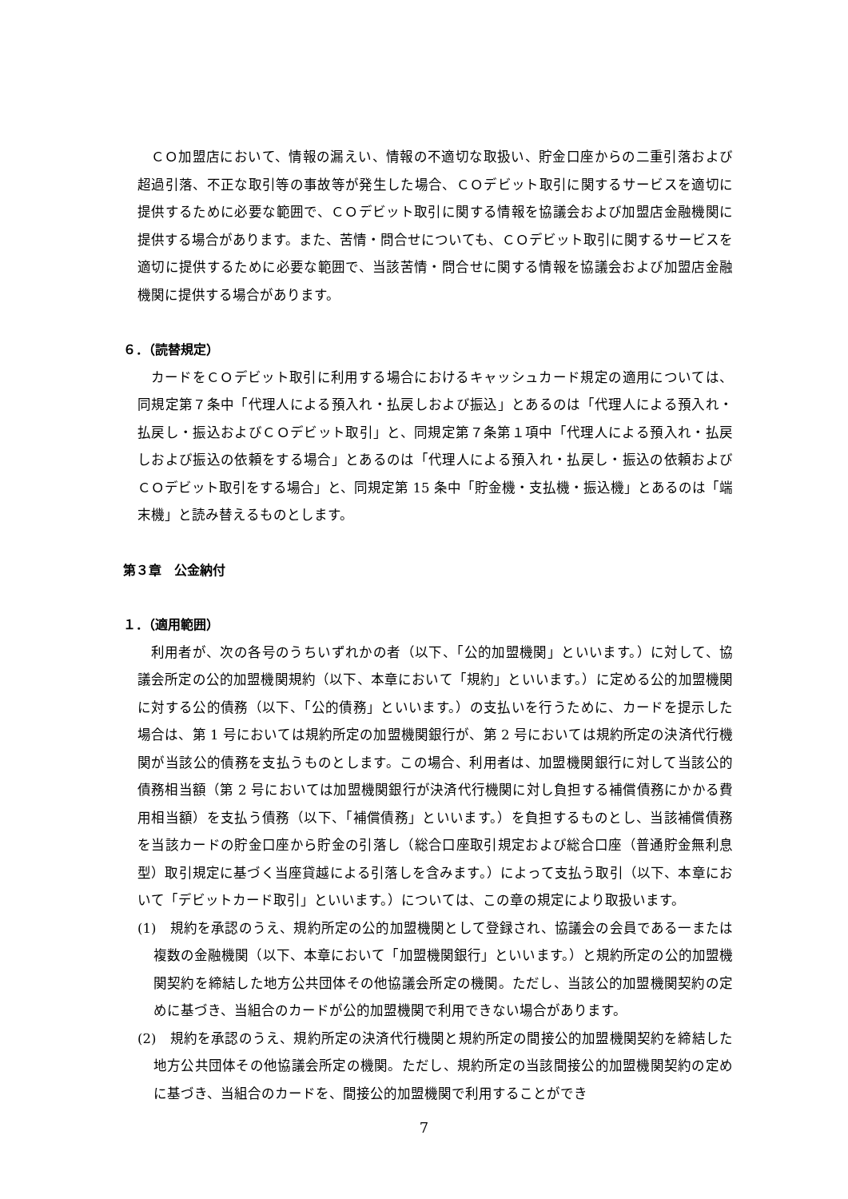ＣＯ加盟店において、情報の漏えい、情報の不適切な取扱い、貯金口座からの二重引落および超過引落、不正な取引等の事故等が発生した場合、ＣＯデビット取引に関するサービスを適切に提供するために必要な範囲で、ＣＯデビット取引に関する情報を協議会および加盟店金融機関に提供する場合があります。また、苦情・問合せについても、ＣＯデビット取引に関するサービスを適切に提供するために必要な範囲で、当該苦情・問合せに関する情報を協議会および加盟店金融機関に提供する場合があります。
６．（読替規定）
カードをＣＯデビット取引に利用する場合におけるキャッシュカード規定の適用については、同規定第７条中「代理人による預入れ・払戻しおよび振込」とあるのは「代理人による預入れ・払戻し・振込およびＣＯデビット取引」と、同規定第７条第１項中「代理人による預入れ・払戻しおよび振込の依頼をする場合」とあるのは「代理人による預入れ・払戻し・振込の依頼およびＣＯデビット取引をする場合」と、同規定第 15 条中「貯金機・支払機・振込機」とあるのは「端末機」と読み替えるものとします。
第３章　公金納付
１．（適用範囲）
利用者が、次の各号のうちいずれかの者（以下、「公的加盟機関」といいます。）に対して、協議会所定の公的加盟機関規約（以下、本章において「規約」といいます。）に定める公的加盟機関に対する公的債務（以下、「公的債務」といいます。）の支払いを行うために、カードを提示した場合は、第 1 号においては規約所定の加盟機関銀行が、第 2 号においては規約所定の決済代行機関が当該公的債務を支払うものとします。この場合、利用者は、加盟機関銀行に対して当該公的債務相当額（第 2 号においては加盟機関銀行が決済代行機関に対し負担する補償債務にかかる費用相当額）を支払う債務（以下、「補償債務」といいます。）を負担するものとし、当該補償債務を当該カードの貯金口座から貯金の引落し（総合口座取引規定および総合口座（普通貯金無利息型）取引規定に基づく当座貸越による引落しを含みます。）によって支払う取引（以下、本章において「デビットカード取引」といいます。）については、この章の規定により取扱います。
(1)　規約を承認のうえ、規約所定の公的加盟機関として登録され、協議会の会員である一または複数の金融機関（以下、本章において「加盟機関銀行」といいます。）と規約所定の公的加盟機関契約を締結した地方公共団体その他協議会所定の機関。ただし、当該公的加盟機関契約の定めに基づき、当組合のカードが公的加盟機関で利用できない場合があります。
(2)　規約を承認のうえ、規約所定の決済代行機関と規約所定の間接公的加盟機関契約を締結した地方公共団体その他協議会所定の機関。ただし、規約所定の当該間接公的加盟機関契約の定めに基づき、当組合のカードを、間接公的加盟機関で利用することができ
7